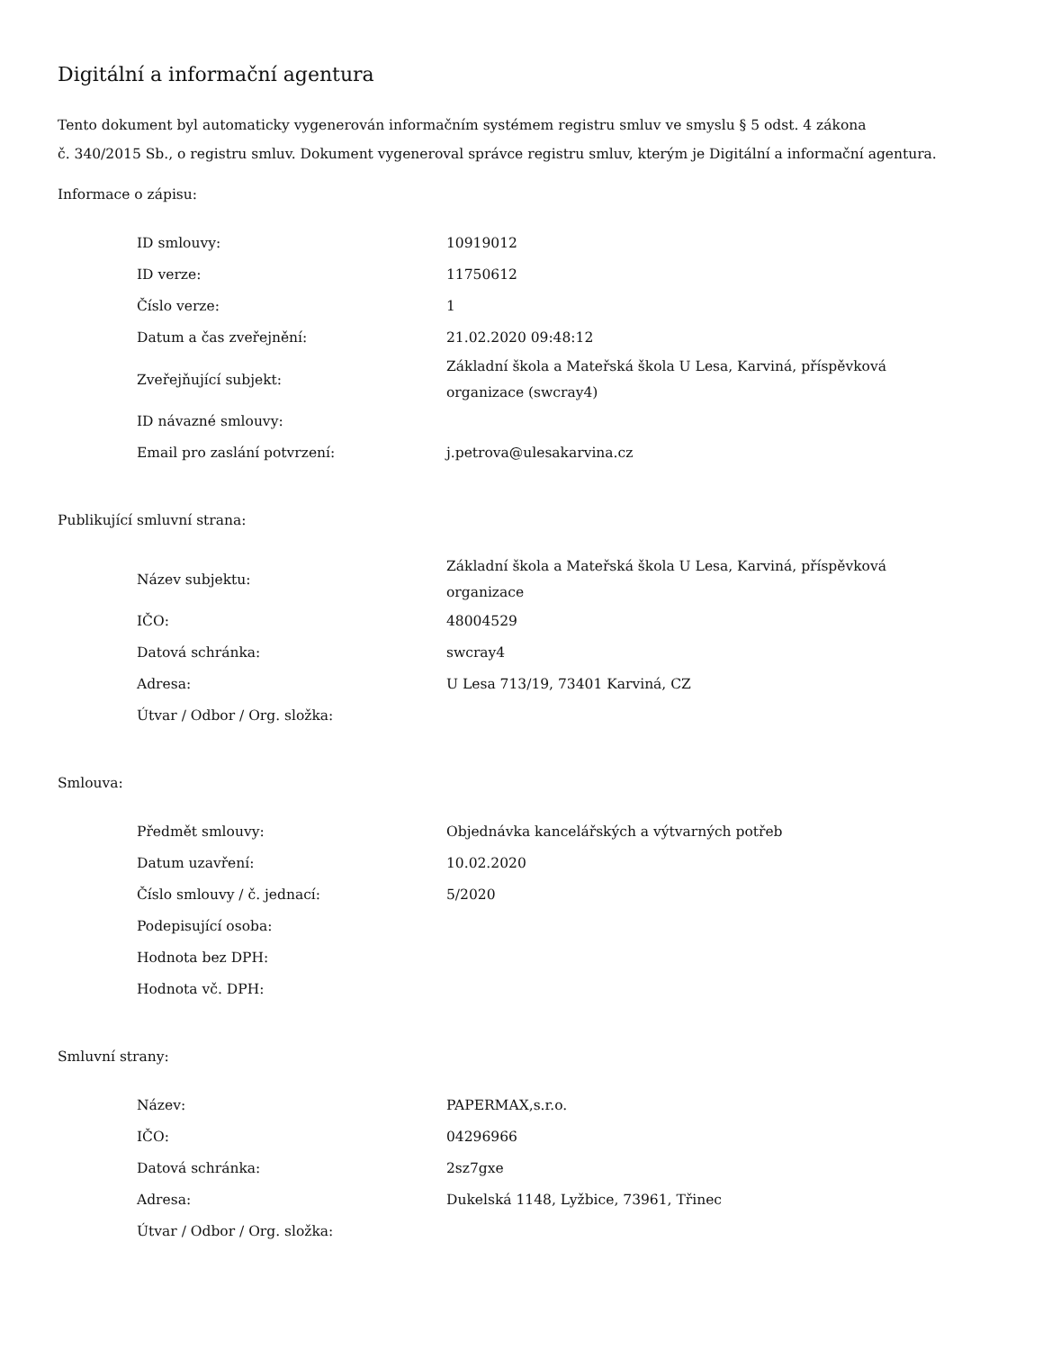Digitální a informační agentura
Tento dokument byl automaticky vygenerován informačním systémem registru smluv ve smyslu § 5 odst. 4 zákona
č. 340/2015 Sb., o registru smluv. Dokument vygeneroval správce registru smluv, kterým je Digitální a informační agentura.
Informace o zápisu:
| ID smlouvy: | 10919012 |
| ID verze: | 11750612 |
| Číslo verze: | 1 |
| Datum a čas zveřejnění: | 21.02.2020 09:48:12 |
| Zveřejňující subjekt: | Základní škola a Mateřská škola U Lesa, Karviná, příspěvková organizace (swcray4) |
| ID návazné smlouvy: | |
| Email pro zaslání potvrzení: | j.petrova@ulesakarvina.cz |
Publikující smluvní strana:
| Název subjektu: | Základní škola a Mateřská škola U Lesa, Karviná, příspěvková organizace |
| IČO: | 48004529 |
| Datová schránka: | swcray4 |
| Adresa: | U Lesa 713/19, 73401 Karviná, CZ |
| Útvar / Odbor / Org. složka: | |
Smlouva:
| Předmět smlouvy: | Objednávka kancelářských a výtvarných potřeb |
| Datum uzavření: | 10.02.2020 |
| Číslo smlouvy / č. jednací: | 5/2020 |
| Podepisující osoba: | |
| Hodnota bez DPH: | |
| Hodnota vč. DPH: | |
Smluvní strany:
| Název: | PAPERMAX,s.r.o. |
| IČO: | 04296966 |
| Datová schránka: | 2sz7gxe |
| Adresa: | Dukelská 1148, Lyžbice, 73961, Třinec |
| Útvar / Odbor / Org. složka: | |